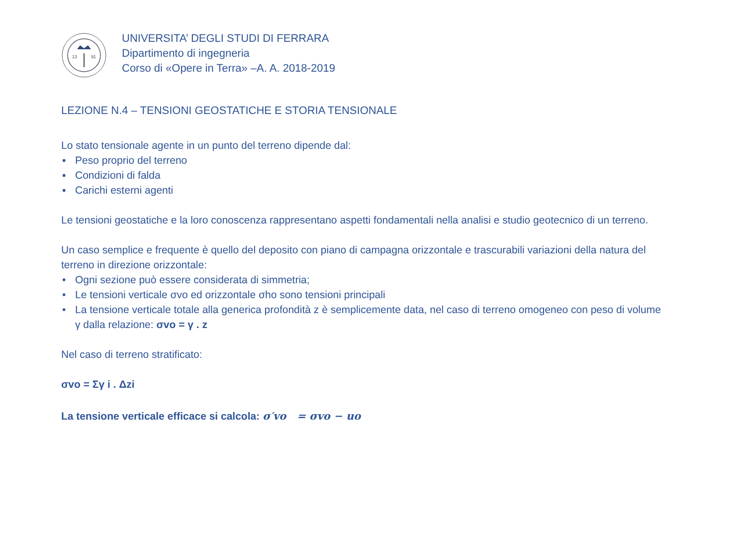13
91
UNIVERSITA’ DEGLI STUDI DI FERRARA
Dipartimento di ingegneria
Corso di «Opere in Terra» –A. A. 2018-2019
LEZIONE N.4 – TENSIONI GEOSTATICHE E STORIA TENSIONALE
Lo stato tensionale agente in un punto del terreno dipende dal:
▪ Peso proprio del terreno
▪ Condizioni di falda
▪ Carichi esterni agenti
Le tensioni geostatiche e la loro conoscenza rappresentano aspetti fondamentali nella analisi e studio geotecnico di un terreno.
Un caso semplice e frequente è quello del deposito con piano di campagna orizzontale e trascurabili variazioni della natura del terreno in direzione orizzontale:
• Ogni sezione può essere considerata di simmetria;
• Le tensioni verticale σvo ed orizzontale σho sono tensioni principali
• La tensione verticale totale alla generica profondità z è semplicemente data, nel caso di terreno omogeneo con peso di volume γ dalla relazione: σvo = γ . z
Nel caso di terreno stratificato:
σvo = Σγ i . Δzi
La tensione verticale efficace si calcola: σ′vo = σvo − uo